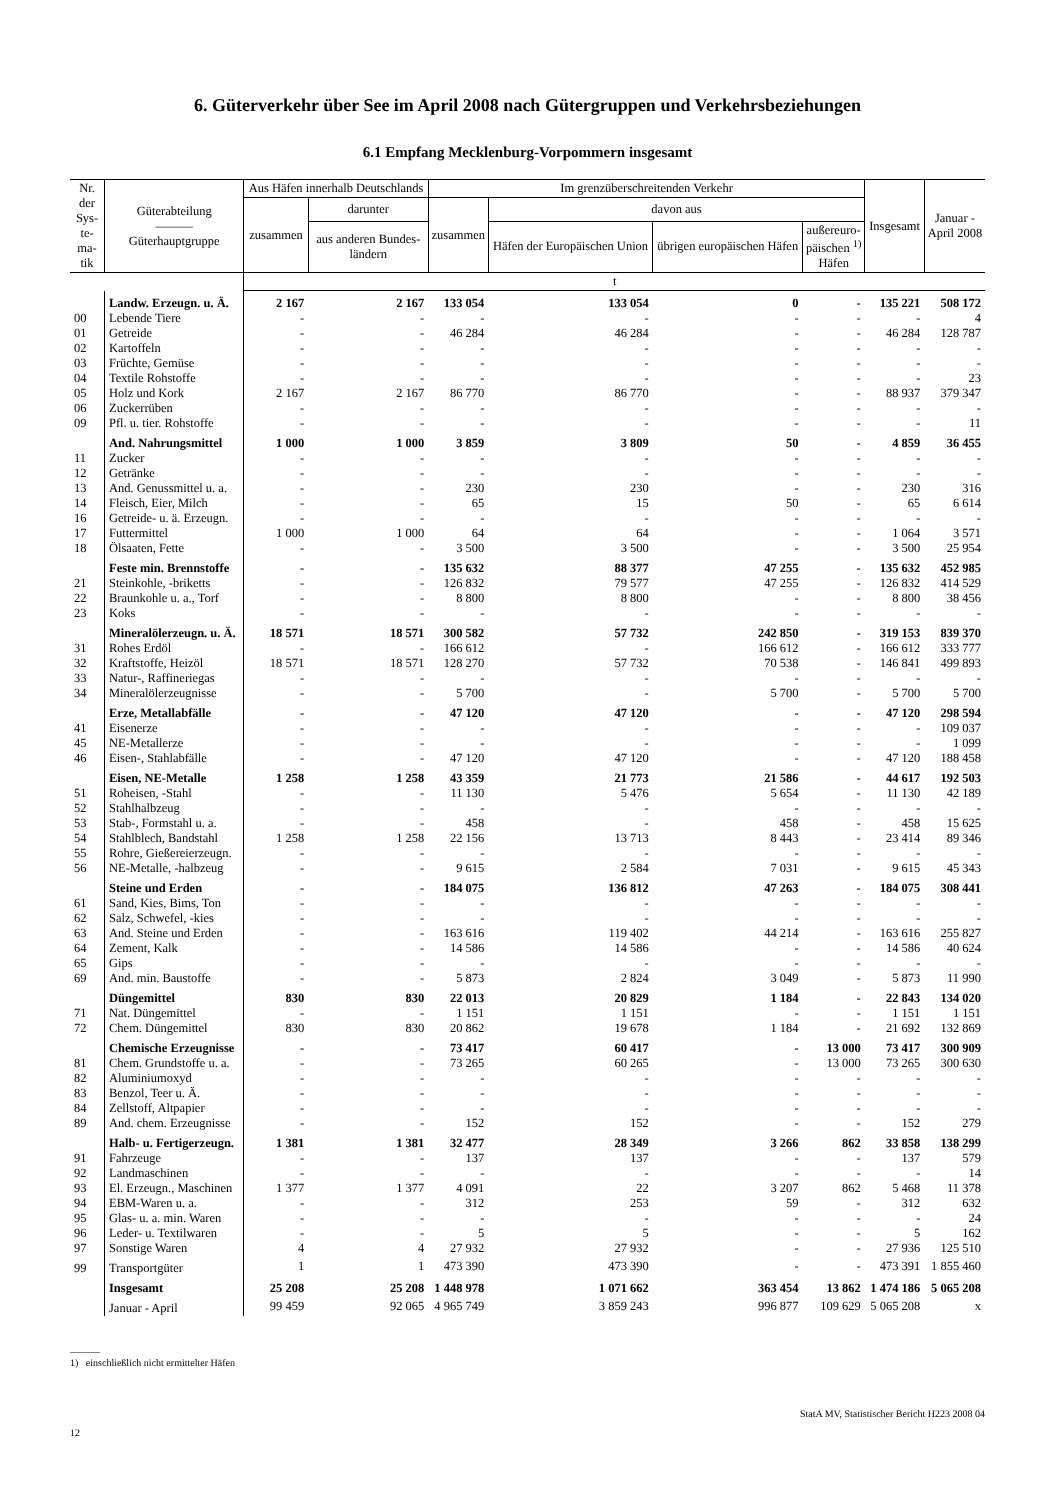6. Güterverkehr über See im April 2008 nach Gütergruppen und Verkehrsbeziehungen
6.1 Empfang Mecklenburg-Vorpommern insgesamt
| Nr. der Sys- te- ma- tik | Güterabteilung ――― Güterhauptgruppe | Aus Häfen innerhalb Deutschlands | | Im grenzüberschreitenden Verkehr | | | | Insgesamt | Januar - April 2008 |
| --- | --- | --- | --- | --- | --- | --- | --- | --- | --- |
| | | zusammen | darunter | zusammen | davon aus | | | | |
| | | | aus anderen Bundes- ländern | | Häfen der Europäischen Union | übrigen europäischen Häfen | außereuro- päischen <sup>1)</sup> Häfen | | |
| | | t | | | | | | | |
| | Landw. Erzeugn. u. Ä. | 2 167 | 2 167 | 133 054 | 133 054 | 0 | - | 135 221 | 508 172 |
| 00 | Lebende Tiere | - | - | - | - | - | - | - | 4 |
| 01 | Getreide | - | - | 46 284 | 46 284 | - | - | 46 284 | 128 787 |
| 02 | Kartoffeln | - | - | - | - | - | - | - | - |
| 03 | Früchte, Gemüse | - | - | - | - | - | - | - | - |
| 04 | Textile Rohstoffe | - | - | - | - | - | - | - | 23 |
| 05 | Holz und Kork | 2 167 | 2 167 | 86 770 | 86 770 | - | - | 88 937 | 379 347 |
| 06 | Zuckerrüben | - | - | - | - | - | - | - | - |
| 09 | Pfl. u. tier. Rohstoffe | - | - | - | - | - | - | - | 11 |
| | And. Nahrungsmittel | 1 000 | 1 000 | 3 859 | 3 809 | 50 | - | 4 859 | 36 455 |
| 11 | Zucker | - | - | - | - | - | - | - | - |
| 12 | Getränke | - | - | - | - | - | - | - | - |
| 13 | And. Genussmittel u. a. | - | - | 230 | 230 | - | - | 230 | 316 |
| 14 | Fleisch, Eier, Milch | - | - | 65 | 15 | 50 | - | 65 | 6 614 |
| 16 | Getreide- u. ä. Erzeugn. | - | - | - | - | - | - | - | - |
| 17 | Futtermittel | 1 000 | 1 000 | 64 | 64 | - | - | 1 064 | 3 571 |
| 18 | Ölsaaten, Fette | - | - | 3 500 | 3 500 | - | - | 3 500 | 25 954 |
| | Feste min. Brennstoffe | - | - | 135 632 | 88 377 | 47 255 | - | 135 632 | 452 985 |
| 21 | Steinkohle, -briketts | - | - | 126 832 | 79 577 | 47 255 | - | 126 832 | 414 529 |
| 22 | Braunkohle u. a., Torf | - | - | 8 800 | 8 800 | - | - | 8 800 | 38 456 |
| 23 | Koks | - | - | - | - | - | - | - | - |
| | Mineralölerzeugn. u. Ä. | 18 571 | 18 571 | 300 582 | 57 732 | 242 850 | - | 319 153 | 839 370 |
| 31 | Rohes Erdöl | - | - | 166 612 | - | 166 612 | - | 166 612 | 333 777 |
| 32 | Kraftstoffe, Heizöl | 18 571 | 18 571 | 128 270 | 57 732 | 70 538 | - | 146 841 | 499 893 |
| 33 | Natur-, Raffineriegas | - | - | - | - | - | - | - | - |
| 34 | Mineralölerzeugnisse | - | - | 5 700 | - | 5 700 | - | 5 700 | 5 700 |
| | Erze, Metallabfälle | - | - | 47 120 | 47 120 | - | - | 47 120 | 298 594 |
| 41 | Eisenerze | - | - | - | - | - | - | - | 109 037 |
| 45 | NE-Metallerze | - | - | - | - | - | - | - | 1 099 |
| 46 | Eisen-, Stahlabfälle | - | - | 47 120 | 47 120 | - | - | 47 120 | 188 458 |
| | Eisen, NE-Metalle | 1 258 | 1 258 | 43 359 | 21 773 | 21 586 | - | 44 617 | 192 503 |
| 51 | Roheisen, -Stahl | - | - | 11 130 | 5 476 | 5 654 | - | 11 130 | 42 189 |
| 52 | Stahlhalbzeug | - | - | - | - | - | - | - | - |
| 53 | Stab-, Formstahl u. a. | - | - | 458 | - | 458 | - | 458 | 15 625 |
| 54 | Stahlblech, Bandstahl | 1 258 | 1 258 | 22 156 | 13 713 | 8 443 | - | 23 414 | 89 346 |
| 55 | Rohre, Gießereierzeugn. | - | - | - | - | - | - | - | - |
| 56 | NE-Metalle, -halbzeug | - | - | 9 615 | 2 584 | 7 031 | - | 9 615 | 45 343 |
| | Steine und Erden | - | - | 184 075 | 136 812 | 47 263 | - | 184 075 | 308 441 |
| 61 | Sand, Kies, Bims, Ton | - | - | - | - | - | - | - | - |
| 62 | Salz, Schwefel, -kies | - | - | - | - | - | - | - | - |
| 63 | And. Steine und Erden | - | - | 163 616 | 119 402 | 44 214 | - | 163 616 | 255 827 |
| 64 | Zement, Kalk | - | - | 14 586 | 14 586 | - | - | 14 586 | 40 624 |
| 65 | Gips | - | - | - | - | - | - | - | - |
| 69 | And. min. Baustoffe | - | - | 5 873 | 2 824 | 3 049 | - | 5 873 | 11 990 |
| | Düngemittel | 830 | 830 | 22 013 | 20 829 | 1 184 | - | 22 843 | 134 020 |
| 71 | Nat. Düngemittel | - | - | 1 151 | 1 151 | - | - | 1 151 | 1 151 |
| 72 | Chem. Düngemittel | 830 | 830 | 20 862 | 19 678 | 1 184 | - | 21 692 | 132 869 |
| | Chemische Erzeugnisse | - | - | 73 417 | 60 417 | - | 13 000 | 73 417 | 300 909 |
| 81 | Chem. Grundstoffe u. a. | - | - | 73 265 | 60 265 | - | 13 000 | 73 265 | 300 630 |
| 82 | Aluminiumoxyd | - | - | - | - | - | - | - | - |
| 83 | Benzol, Teer u. Ä. | - | - | - | - | - | - | - | - |
| 84 | Zellstoff, Altpapier | - | - | - | - | - | - | - | - |
| 89 | And. chem. Erzeugnisse | - | - | 152 | 152 | - | - | 152 | 279 |
| | Halb- u. Fertigerzeugn. | 1 381 | 1 381 | 32 477 | 28 349 | 3 266 | 862 | 33 858 | 138 299 |
| 91 | Fahrzeuge | - | - | 137 | 137 | - | - | 137 | 579 |
| 92 | Landmaschinen | - | - | - | - | - | - | - | 14 |
| 93 | El. Erzeugn., Maschinen | 1 377 | 1 377 | 4 091 | 22 | 3 207 | 862 | 5 468 | 11 378 |
| 94 | EBM-Waren u. a. | - | - | 312 | 253 | 59 | - | 312 | 632 |
| 95 | Glas- u. a. min. Waren | - | - | - | - | - | - | - | 24 |
| 96 | Leder- u. Textilwaren | - | - | 5 | 5 | - | - | 5 | 162 |
| 97 | Sonstige Waren | 4 | 4 | 27 932 | 27 932 | - | - | 27 936 | 125 510 |
| 99 | Transportgüter | 1 | 1 | 473 390 | 473 390 | - | - | 473 391 | 1 855 460 |
| | Insgesamt | 25 208 | 25 208 | 1 448 978 | 1 071 662 | 363 454 | 13 862 | 1 474 186 | 5 065 208 |
| | Januar - April | 99 459 | 92 065 | 4 965 749 | 3 859 243 | 996 877 | 109 629 | 5 065 208 | x |
―――
1) einschließlich nicht ermittelter Häfen
StatA MV, Statistischer Bericht H223 2008 04
12